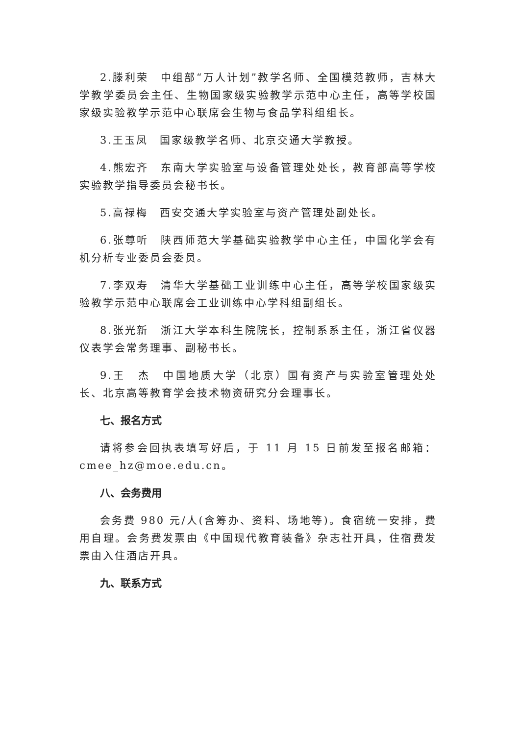2.滕利荣　中组部“万人计划”教学名师、全国模范教师，吉林大学教学委员会主任、生物国家级实验教学示范中心主任，高等学校国家级实验教学示范中心联席会生物与食品学科组组长。
3.王玉凤　国家级教学名师、北京交通大学教授。
4.熊宏齐　东南大学实验室与设备管理处处长，教育部高等学校实验教学指导委员会秘书长。
5.高禄梅　西安交通大学实验室与资产管理处副处长。
6.张尊听　陕西师范大学基础实验教学中心主任，中国化学会有机分析专业委员会委员。
7.李双寿　清华大学基础工业训练中心主任，高等学校国家级实验教学示范中心联席会工业训练中心学科组副组长。
8.张光新　浙江大学本科生院院长，控制系系主任，浙江省仪器仪表学会常务理事、副秘书长。
9.王　杰　中国地质大学（北京）国有资产与实验室管理处处长、北京高等教育学会技术物资研究分会理事长。
七、报名方式
请将参会回执表填写好后，于 11 月 15 日前发至报名邮箱：cmee_hz@moe.edu.cn。
八、会务费用
会务费 980 元/人(含筹办、资料、场地等)。食宿统一安排，费用自理。会务费发票由《中国现代教育装备》杂志社开具，住宿费发票由入住酒店开具。
九、联系方式